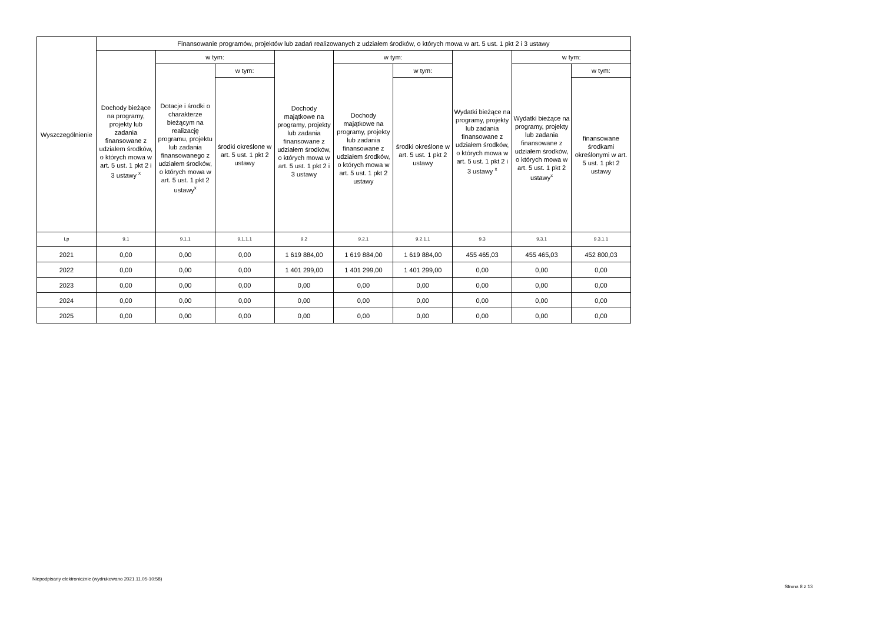| Wyszczególnienie | Finansowanie programów, projektów lub zadań realizowanych z udziałem środków, o których mowa w art. 5 ust. 1 pkt 2 i 3 ustawy | | | | | | | | |
| --- | --- | --- | --- | --- | --- | --- | --- | --- | --- |
| | Dochody bieżące na programy, projekty lub zadania finansowane z udziałem środków, o których mowa w art. 5 ust. 1 pkt 2 i 3 ustawy <sup>x</sup> | w tym: | | Dochody majątkowe na programy, projekty lub zadania finansowane z udziałem środków, o których mowa w art. 5 ust. 1 pkt 2 i 3 ustawy | w tym: | | Wydatki bieżące na programy, projekty lub zadania finansowane z udziałem środków, o których mowa w art. 5 ust. 1 pkt 2 i 3 ustawy <sup>x</sup> | w tym: | |
| | | Dotacje i środki o charakterze bieżącym na realizację programu, projektu lub zadania finansowanego z udziałem środków, o których mowa w art. 5 ust. 1 pkt 2 ustawy<sup>x</sup> | w tym: | | Dochody majątkowe na programy, projekty lub zadania finansowane z udziałem środków, o których mowa w art. 5 ust. 1 pkt 2 ustawy | w tym: | | Wydatki bieżące na programy, projekty lub zadania finansowane z udziałem środków, o których mowa w art. 5 ust. 1 pkt 2 ustawy<sup>x</sup> | w tym: |
| | | | środki określone w art. 5 ust. 1 pkt 2 ustawy | | | środki określone w art. 5 ust. 1 pkt 2 ustawy | | | finansowane środkami określonymi w art. 5 ust. 1 pkt 2 ustawy |
| Lp | 9.1 | 9.1.1 | 9.1.1.1 | 9.2 | 9.2.1 | 9.2.1.1 | 9.3 | 9.3.1 | 9.3.1.1 |
| 2021 | 0,00 | 0,00 | 0,00 | 1 619 884,00 | 1 619 884,00 | 1 619 884,00 | 455 465,03 | 455 465,03 | 452 800,03 |
| 2022 | 0,00 | 0,00 | 0,00 | 1 401 299,00 | 1 401 299,00 | 1 401 299,00 | 0,00 | 0,00 | 0,00 |
| 2023 | 0,00 | 0,00 | 0,00 | 0,00 | 0,00 | 0,00 | 0,00 | 0,00 | 0,00 |
| 2024 | 0,00 | 0,00 | 0,00 | 0,00 | 0,00 | 0,00 | 0,00 | 0,00 | 0,00 |
| 2025 | 0,00 | 0,00 | 0,00 | 0,00 | 0,00 | 0,00 | 0,00 | 0,00 | 0,00 |
Niepodpisany elektronicznie (wydrukowano 2021.11.05-10:58)
Strona 8 z 13